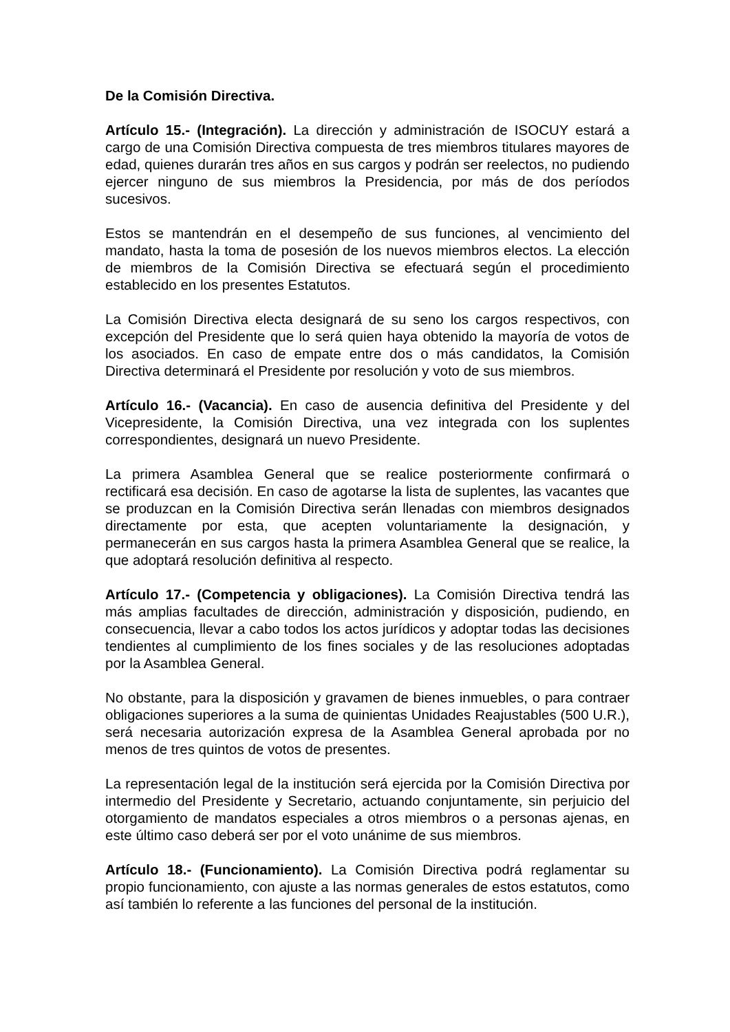De la Comisión Directiva.
Artículo 15.- (Integración). La dirección y administración de ISOCUY estará a cargo de una Comisión Directiva compuesta de tres miembros titulares mayores de edad, quienes durarán tres años en sus cargos y podrán ser reelectos, no pudiendo ejercer ninguno de sus miembros la Presidencia, por más de dos períodos sucesivos.
Estos se mantendrán en el desempeño de sus funciones, al vencimiento del mandato, hasta la toma de posesión de los nuevos miembros electos. La elección de miembros de la Comisión Directiva se efectuará según el procedimiento establecido en los presentes Estatutos.
La Comisión Directiva electa designará de su seno los cargos respectivos, con excepción del Presidente que lo será quien haya obtenido la mayoría de votos de los asociados. En caso de empate entre dos o más candidatos, la Comisión Directiva determinará el Presidente por resolución y voto de sus miembros.
Artículo 16.- (Vacancia). En caso de ausencia definitiva del Presidente y del Vicepresidente, la Comisión Directiva, una vez integrada con los suplentes correspondientes, designará un nuevo Presidente.
La primera Asamblea General que se realice posteriormente confirmará o rectificará esa decisión. En caso de agotarse la lista de suplentes, las vacantes que se produzcan en la Comisión Directiva serán llenadas con miembros designados directamente por esta, que acepten voluntariamente la designación, y permanecerán en sus cargos hasta la primera Asamblea General que se realice, la que adoptará resolución definitiva al respecto.
Artículo 17.- (Competencia y obligaciones). La Comisión Directiva tendrá las más amplias facultades de dirección, administración y disposición, pudiendo, en consecuencia, llevar a cabo todos los actos jurídicos y adoptar todas las decisiones tendientes al cumplimiento de los fines sociales y de las resoluciones adoptadas por la Asamblea General.
No obstante, para la disposición y gravamen de bienes inmuebles, o para contraer obligaciones superiores a la suma de quinientas Unidades Reajustables (500 U.R.), será necesaria autorización expresa de la Asamblea General aprobada por no menos de tres quintos de votos de presentes.
La representación legal de la institución será ejercida por la Comisión Directiva por intermedio del Presidente y Secretario, actuando conjuntamente, sin perjuicio del otorgamiento de mandatos especiales a otros miembros o a personas ajenas, en este último caso deberá ser por el voto unánime de sus miembros.
Artículo 18.- (Funcionamiento). La Comisión Directiva podrá reglamentar su propio funcionamiento, con ajuste a las normas generales de estos estatutos, como así también lo referente a las funciones del personal de la institución.